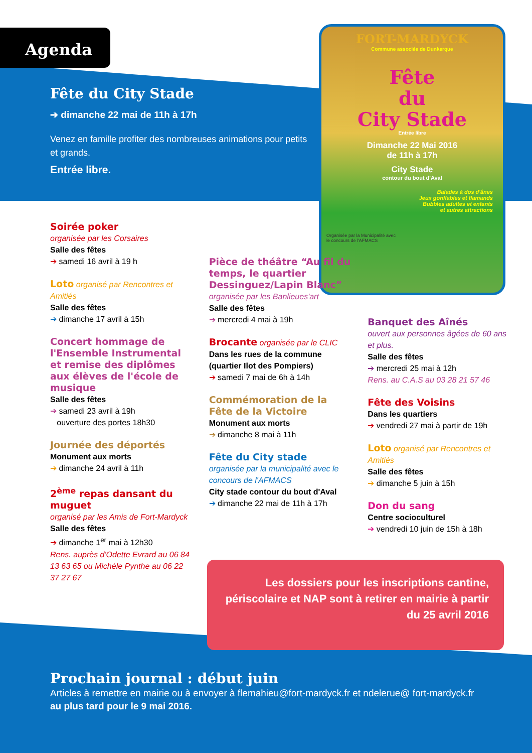Agenda
Fête du City Stade
➔ dimanche 22 mai de 11h à 17h
Venez en famille profiter des nombreuses animations pour petits et grands.
Entrée libre.
FORT-MARDYCK
Commune associée de Dunkerque
Fête
du
City Stade
Entrée libre
Dimanche 22 Mai 2016
de 11h à 17h
City Stade
contour du bout d'Aval
Balades à dos d'ânes
Jeux gonflables et flamands
Bubbles adultes et enfants
et autres attractions
Organisée par la Municipalité avec
le concours de l'AFMACS
Soirée poker
organisée par les Corsaires
Salle des fêtes
➔ samedi 16 avril à 19 h
Loto organisé par Rencontres et Amitiés
Salle des fêtes
➔ dimanche 17 avril à 15h
Concert hommage de l'Ensemble Instrumental et remise des diplômes aux élèves de l'école de musique
Salle des fêtes
➔ samedi 23 avril à 19h
ouverture des portes 18h30
Journée des déportés
Monument aux morts
➔ dimanche 24 avril à 11h
2<sup>ème</sup> repas dansant du muguet
organisé par les Amis de Fort-Mardyck
Salle des fêtes
➔ dimanche 1<sup>er</sup> mai à 12h30
Rens. auprès d'Odette Evrard au 06 84 13 63 65 ou Michèle Pynthe au 06 22 37 27 67
Pièce de théâtre “Au fil du temps, le quartier Dessinguez/Lapin Blanc”
organisée par les Banlieues'art
Salle des fêtes
➔ mercredi 4 mai à 19h
Brocante organisée par le CLIC
Dans les rues de la commune (quartier Ilot des Pompiers)
➔ samedi 7 mai de 6h à 14h
Commémoration de la Fête de la Victoire
Monument aux morts
➔ dimanche 8 mai à 11h
Fête du City stade
organisée par la municipalité avec le concours de l'AFMACS
City stade contour du bout d'Aval
➔ dimanche 22 mai de 11h à 17h
Banquet des Aînés
ouvert aux personnes âgées de 60 ans et plus.
Salle des fêtes
➔ mercredi 25 mai à 12h
Rens. au C.A.S au 03 28 21 57 46
Fête des Voisins
Dans les quartiers
➔ vendredi 27 mai à partir de 19h
Loto organisé par Rencontres et Amitiés
Salle des fêtes
➔ dimanche 5 juin à 15h
Don du sang
Centre socioculturel
➔ vendredi 10 juin de 15h à 18h
Les dossiers pour les inscriptions cantine, périscolaire et NAP sont à retirer en mairie à partir du 25 avril 2016
Prochain journal : début juin
Articles à remettre en mairie ou à envoyer à flemahieu@fort-mardyck.fr et ndelerue@ fort-mardyck.fr
au plus tard pour le 9 mai 2016.